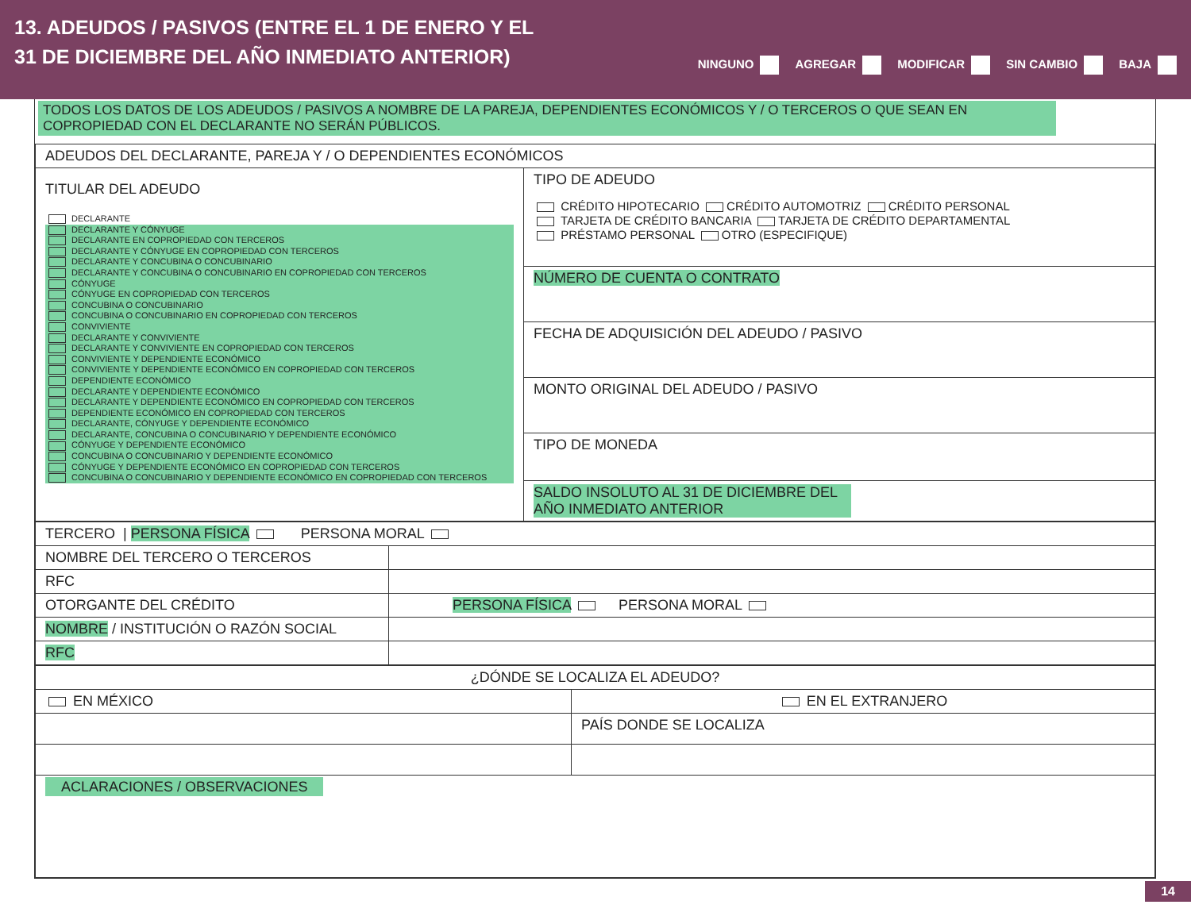13. ADEUDOS / PASIVOS (ENTRE EL 1 DE ENERO Y EL
31 DE DICIEMBRE DEL AÑO INMEDIATO ANTERIOR)
NINGUNO AGREGAR MODIFICAR SIN CAMBIO BAJA
TODOS LOS DATOS DE LOS ADEUDOS / PASIVOS A NOMBRE DE LA PAREJA, DEPENDIENTES ECONÓMICOS Y / O TERCEROS O QUE SEAN EN COPROPIEDAD CON EL DECLARANTE NO SERÁN PÚBLICOS.
| ADEUDOS DEL DECLARANTE, PAREJA Y / O DEPENDIENTES ECONÓMICOS | |
| TITULAR DEL ADEUDO DECLARANTE DECLARANTE Y CÓNYUGE DECLARANTE EN COPROPIEDAD CON TERCEROS DECLARANTE Y CÓNYUGE EN COPROPIEDAD CON TERCEROS DECLARANTE Y CONCUBINA O CONCUBINARIO DECLARANTE Y CONCUBINA O CONCUBINARIO EN COPROPIEDAD CON TERCEROS CÓNYUGE CÓNYUGE EN COPROPIEDAD CON TERCEROS CONCUBINA O CONCUBINARIO CONCUBINA O CONCUBINARIO EN COPROPIEDAD CON TERCEROS CONVIVIENTE DECLARANTE Y CONVIVIENTE DECLARANTE Y CONVIVIENTE EN COPROPIEDAD CON TERCEROS CONVIVIENTE Y DEPENDIENTE ECONÓMICO CONVIVIENTE Y DEPENDIENTE ECONÓMICO EN COPROPIEDAD CON TERCEROS DEPENDIENTE ECONÓMICO DECLARANTE Y DEPENDIENTE ECONÓMICO DECLARANTE Y DEPENDIENTE ECONÓMICO EN COPROPIEDAD CON TERCEROS DEPENDIENTE ECONÓMICO EN COPROPIEDAD CON TERCEROS DECLARANTE, CÓNYUGE Y DEPENDIENTE ECONÓMICO DECLARANTE, CONCUBINA O CONCUBINARIO Y DEPENDIENTE ECONÓMICO CÓNYUGE Y DEPENDIENTE ECONÓMICO CONCUBINA O CONCUBINARIO Y DEPENDIENTE ECONÓMICO CÓNYUGE Y DEPENDIENTE ECONÓMICO EN COPROPIEDAD CON TERCEROS CONCUBINA O CONCUBINARIO Y DEPENDIENTE ECONÓMICO EN COPROPIEDAD CON TERCEROS | TIPO DE ADEUDO CRÉDITO HIPOTECARIO CRÉDITO AUTOMOTRIZ CRÉDITO PERSONAL TARJETA DE CRÉDITO BANCARIA TARJETA DE CRÉDITO DEPARTAMENTAL PRÉSTAMO PERSONAL OTRO (ESPECIFIQUE) |
| | NÚMERO DE CUENTA O CONTRATO |
| | FECHA DE ADQUISICIÓN DEL ADEUDO / PASIVO |
| | MONTO ORIGINAL DEL ADEUDO / PASIVO |
| | TIPO DE MONEDA |
| | SALDO INSOLUTO AL 31 DE DICIEMBRE DEL AÑO INMEDIATO ANTERIOR |
| TERCERO / PERSONA FÍSICA PERSONA MORAL | |
| NOMBRE DEL TERCERO O TERCEROS | |
| RFC | |
| OTORGANTE DEL CRÉDITO | PERSONA FÍSICA PERSONA MORAL |
| NOMBRE / INSTITUCIÓN O RAZÓN SOCIAL | |
| RFC | |
| ¿DÓNDE SE LOCALIZA EL ADEUDO? | |
| EN MÉXICO | EN EL EXTRANJERO |
| | PAÍS DONDE SE LOCALIZA |
| ACLARACIONES / OBSERVACIONES | |
14